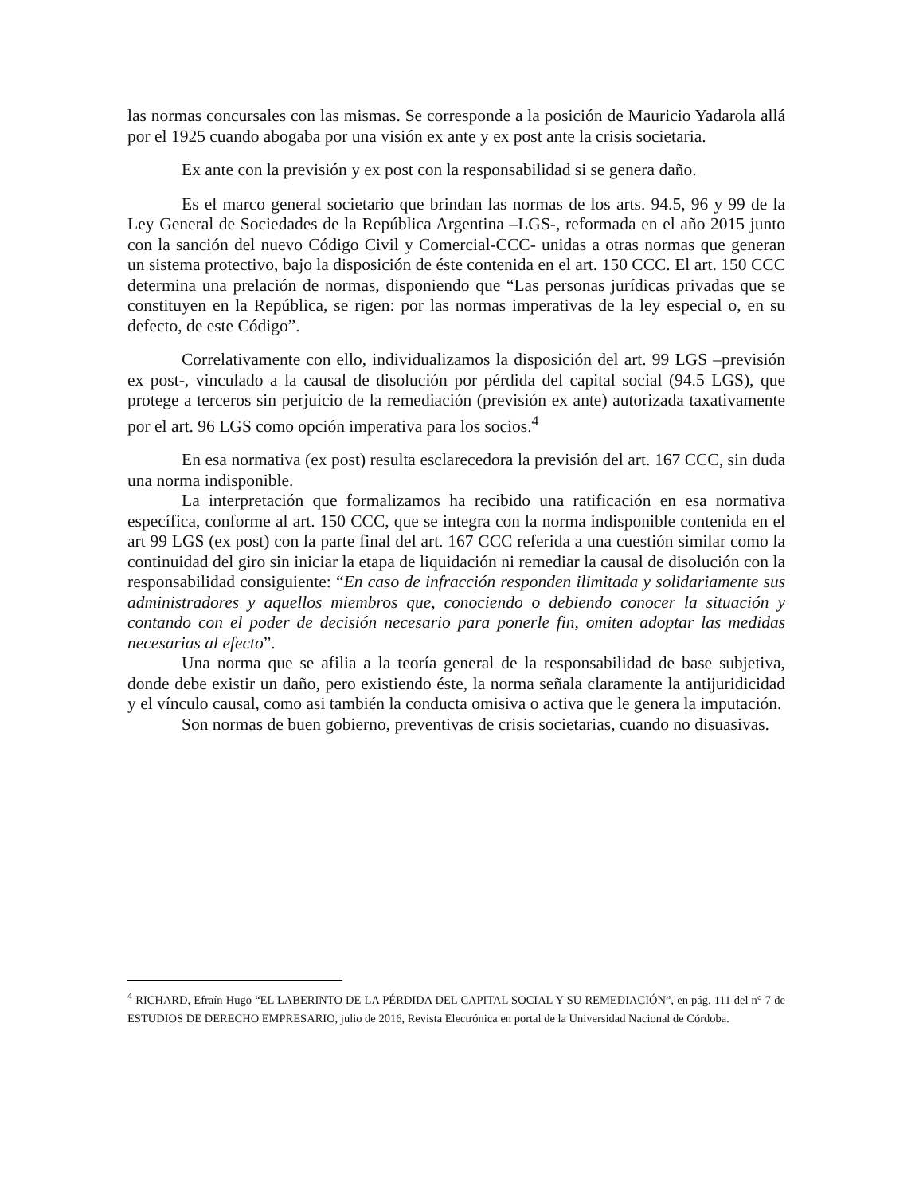las normas concursales con las mismas. Se corresponde a la posición de Mauricio Yadarola allá por el 1925 cuando abogaba por una visión ex ante y ex post ante la crisis societaria.
Ex ante con la previsión y ex post con la responsabilidad si se genera daño.
Es el marco general societario que brindan las normas de los arts. 94.5, 96 y 99 de la Ley General de Sociedades de la República Argentina –LGS-, reformada en el año 2015 junto con la sanción del nuevo Código Civil y Comercial-CCC- unidas a otras normas que generan un sistema protectivo, bajo la disposición de éste contenida en el art. 150 CCC. El art. 150 CCC determina una prelación de normas, disponiendo que “Las personas jurídicas privadas que se constituyen en la República, se rigen: por las normas imperativas de la ley especial o, en su defecto, de este Código”.
Correlativamente con ello, individualizamos la disposición del art. 99 LGS –previsión ex post-, vinculado a la causal de disolución por pérdida del capital social (94.5 LGS), que protege a terceros sin perjuicio de la remediación (previsión ex ante) autorizada taxativamente por el art. 96 LGS como opción imperativa para los socios.<sup>4</sup>
En esa normativa (ex post) resulta esclarecedora la previsión del art. 167 CCC, sin duda una norma indisponible.
La interpretación que formalizamos ha recibido una ratificación en esa normativa específica, conforme al art. 150 CCC, que se integra con la norma indisponible contenida en el art 99 LGS (ex post) con la parte final del art. 167 CCC referida a una cuestión similar como la continuidad del giro sin iniciar la etapa de liquidación ni remediar la causal de disolución con la responsabilidad consiguiente: “En caso de infracción responden ilimitada y solidariamente sus administradores y aquellos miembros que, conociendo o debiendo conocer la situación y contando con el poder de decisión necesario para ponerle fin, omiten adoptar las medidas necesarias al efecto”.
Una norma que se afilia a la teoría general de la responsabilidad de base subjetiva, donde debe existir un daño, pero existiendo éste, la norma señala claramente la antijuridicidad y el vínculo causal, como asi también la conducta omisiva o activa que le genera la imputación.
Son normas de buen gobierno, preventivas de crisis societarias, cuando no disuasivas.
<sup>4</sup> RICHARD, Efraín Hugo “EL LABERINTO DE LA PÉRDIDA DEL CAPITAL SOCIAL Y SU REMEDIACIÓN”, en pág. 111 del n° 7 de ESTUDIOS DE DERECHO EMPRESARIO, julio de 2016, Revista Electrónica en portal de la Universidad Nacional de Córdoba.